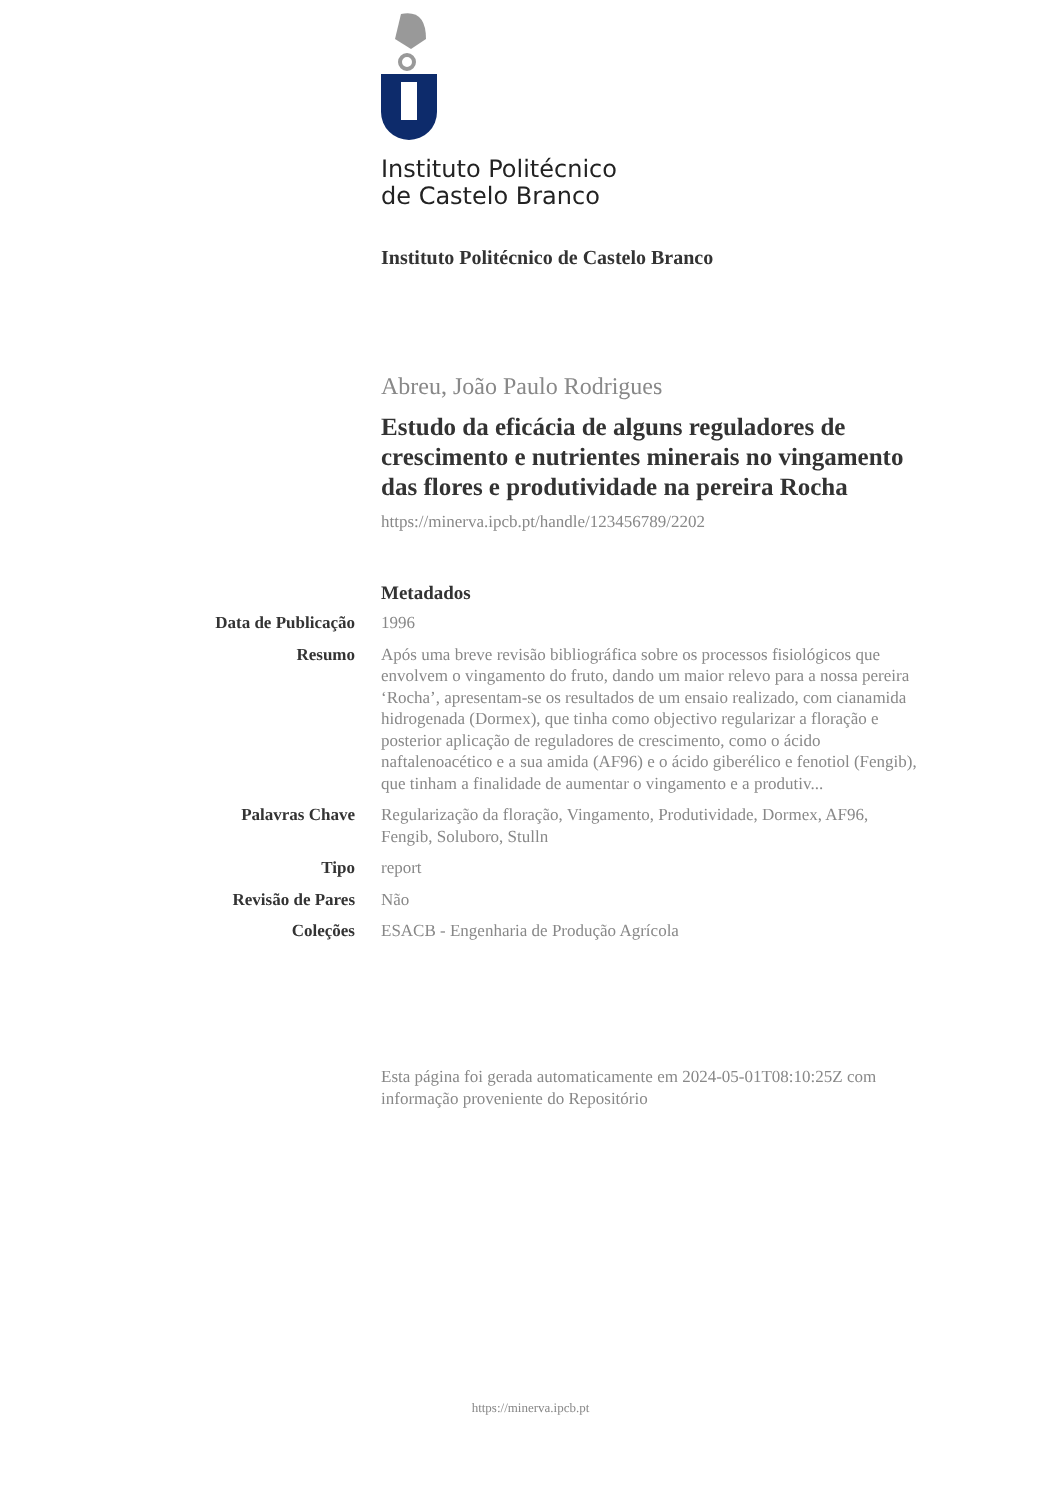Instituto Politécnico
de Castelo Branco
Instituto Politécnico de Castelo Branco
Abreu, João Paulo Rodrigues
Estudo da eficácia de alguns reguladores de crescimento e nutrientes minerais no vingamento das flores e produtividade na pereira Rocha
https://minerva.ipcb.pt/handle/123456789/2202
Metadados
| Data de Publicação | 1996 |
| Resumo | Após uma breve revisão bibliográfica sobre os processos fisiológicos que envolvem o vingamento do fruto, dando um maior relevo para a nossa pereira ‘Rocha’, apresentam-se os resultados de um ensaio realizado, com cianamida hidrogenada (Dormex), que tinha como objectivo regularizar a floração e posterior aplicação de reguladores de crescimento, como o ácido naftalenoacético e a sua amida (AF96) e o ácido giberélico e fenotiol (Fengib), que tinham a finalidade de aumentar o vingamento e a produtiv... |
| Palavras Chave | Regularização da floração, Vingamento, Produtividade, Dormex, AF96, Fengib, Soluboro, Stulln |
| Tipo | report |
| Revisão de Pares | Não |
| Coleções | ESACB - Engenharia de Produção Agrícola |
Esta página foi gerada automaticamente em 2024-05-01T08:10:25Z com informação proveniente do Repositório
https://minerva.ipcb.pt